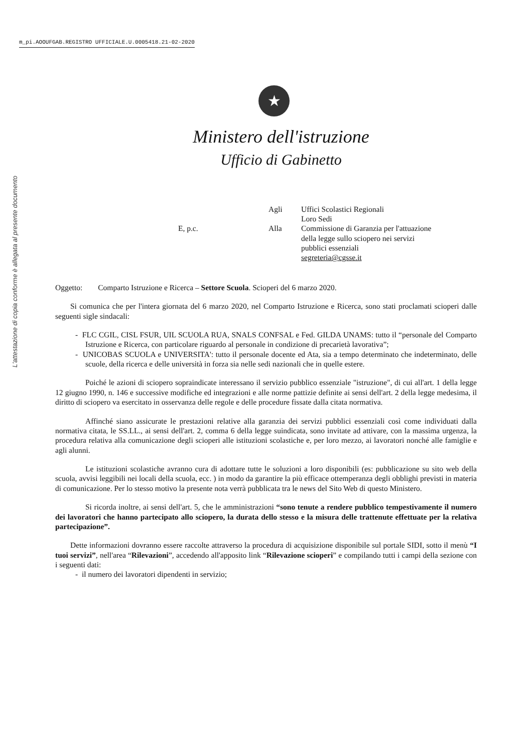m_pi.AOOUFGAB.REGISTRO UFFICIALE.U.0005418.21-02-2020
L'attestazione di copia conforme è allegata al presente documento
★
Ministero dell'istruzione
Ufficio di Gabinetto
Agli
Uffici Scolastici Regionali
Loro Sedi
E, p.c.
Alla
Commissione di Garanzia per l'attuazione
della legge sullo sciopero nei servizi
pubblici essenziali
segreteria@cgsse.it
Oggetto: Comparto Istruzione e Ricerca – Settore Scuola. Scioperi del 6 marzo 2020.
Si comunica che per l'intera giornata del 6 marzo 2020, nel Comparto Istruzione e Ricerca, sono stati proclamati scioperi dalle seguenti sigle sindacali:
- FLC CGIL, CISL FSUR, UIL SCUOLA RUA, SNALS CONFSAL e Fed. GILDA UNAMS: tutto il “personale del Comparto Istruzione e Ricerca, con particolare riguardo al personale in condizione di precarietà lavorativa”;
- UNICOBAS SCUOLA e UNIVERSITA': tutto il personale docente ed Ata, sia a tempo determinato che indeterminato, delle scuole, della ricerca e delle università in forza sia nelle sedi nazionali che in quelle estere.
Poiché le azioni di sciopero sopraindicate interessano il servizio pubblico essenziale "istruzione", di cui all'art. 1 della legge 12 giugno 1990, n. 146 e successive modifiche ed integrazioni e alle norme pattizie definite ai sensi dell'art. 2 della legge medesima, il diritto di sciopero va esercitato in osservanza delle regole e delle procedure fissate dalla citata normativa.
Affinché siano assicurate le prestazioni relative alla garanzia dei servizi pubblici essenziali così come individuati dalla normativa citata, le SS.LL., ai sensi dell'art. 2, comma 6 della legge suindicata, sono invitate ad attivare, con la massima urgenza, la procedura relativa alla comunicazione degli scioperi alle istituzioni scolastiche e, per loro mezzo, ai lavoratori nonché alle famiglie e agli alunni.
Le istituzioni scolastiche avranno cura di adottare tutte le soluzioni a loro disponibili (es: pubblicazione su sito web della scuola, avvisi leggibili nei locali della scuola, ecc. ) in modo da garantire la più efficace ottemperanza degli obblighi previsti in materia di comunicazione. Per lo stesso motivo la presente nota verrà pubblicata tra le news del Sito Web di questo Ministero.
Si ricorda inoltre, ai sensi dell'art. 5, che le amministrazioni “sono tenute a rendere pubblico tempestivamente il numero dei lavoratori che hanno partecipato allo sciopero, la durata dello stesso e la misura delle trattenute effettuate per la relativa partecipazione”.
Dette informazioni dovranno essere raccolte attraverso la procedura di acquisizione disponibile sul portale SIDI, sotto il menù “I tuoi servizi”, nell'area “Rilevazioni”, accedendo all'apposito link “Rilevazione scioperi” e compilando tutti i campi della sezione con i seguenti dati:
- il numero dei lavoratori dipendenti in servizio;